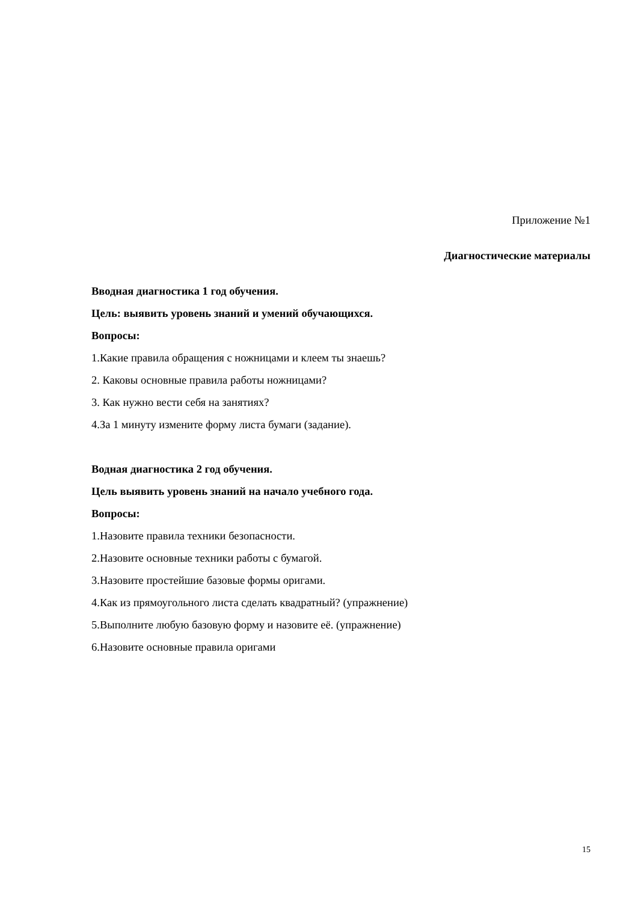Приложение №1
Диагностические материалы
Вводная диагностика 1 год обучения.
Цель: выявить уровень знаний и умений обучающихся.
Вопросы:
1.Какие правила обращения с ножницами и клеем ты знаешь?
2. Каковы основные правила работы ножницами?
3. Как нужно вести себя на занятиях?
4.За 1 минуту измените форму листа бумаги (задание).
Водная диагностика 2 год обучения.
Цель выявить уровень знаний на начало учебного года.
Вопросы:
1.Назовите правила техники безопасности.
2.Назовите основные техники работы с бумагой.
3.Назовите простейшие базовые формы оригами.
4.Как из прямоугольного листа сделать квадратный? (упражнение)
5.Выполните любую базовую форму и назовите её. (упражнение)
6.Назовите основные правила оригами
15